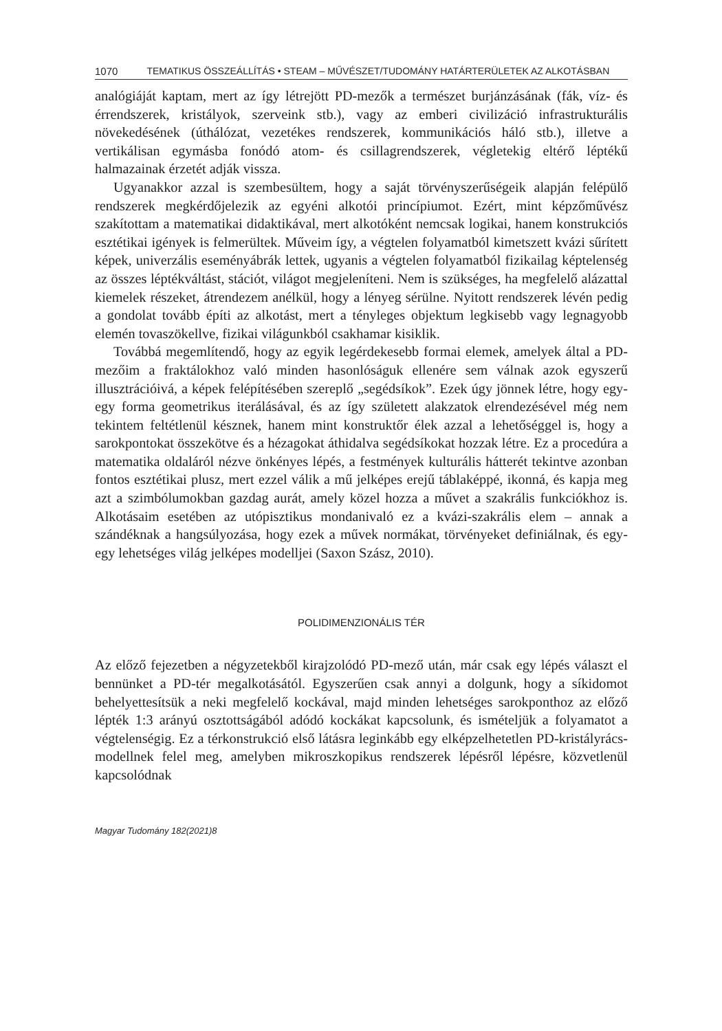1070 TEMATIKUS ÖSSZEÁLLÍTÁS • STEAM – MŰVÉSZET/TUDOMÁNY HATÁRTERÜLETEK AZ ALKOTÁSBAN
analógiáját kaptam, mert az így létrejött PD-mezők a természet burjánzásának (fák, víz- és érrendszerek, kristályok, szerveink stb.), vagy az emberi civilizáció infrastrukturális növekedésének (úthálózat, vezetékes rendszerek, kommunikációs háló stb.), illetve a vertikálisan egymásba fonódó atom- és csillagrendszerek, végletekig eltérő léptékű halmazainak érzetét adják vissza.
Ugyanakkor azzal is szembesültem, hogy a saját törvényszerűségeik alapján felépülő rendszerek megkérdőjelezik az egyéni alkotói princípiumot. Ezért, mint képzőművész szakítottam a matematikai didaktikával, mert alkotóként nemcsak logikai, hanem konstrukciós esztétikai igények is felmerültek. Műveim így, a végtelen folyamatból kimetszett kvázi sűrített képek, univerzális eseményábrák lettek, ugyanis a végtelen folyamatból fizikailag képtelenség az összes léptékváltást, stációt, világot megjeleníteni. Nem is szükséges, ha megfelelő alázattal kiemelek részeket, átrendezem anélkül, hogy a lényeg sérülne. Nyitott rendszerek lévén pedig a gondolat tovább építi az alkotást, mert a tényleges objektum legkisebb vagy legnagyobb elemén tovaszökellve, fizikai világunkból csakhamar kisiklik.
Továbbá megemlítendő, hogy az egyik legérdekesebb formai elemek, amelyek által a PD-mezőim a fraktálokhoz való minden hasonlóságuk ellenére sem válnak azok egyszerű illusztrációivá, a képek felépítésében szereplő „segédsíkok”. Ezek úgy jönnek létre, hogy egy-egy forma geometrikus iterálásával, és az így született alakzatok elrendezésével még nem tekintem feltétlenül késznek, hanem mint konstruktőr élek azzal a lehetőséggel is, hogy a sarokpontokat összekötve és a hézagokat áthidalva segédsíkokat hozzak létre. Ez a procedúra a matematika oldaláról nézve önkényes lépés, a festmények kulturális hátterét tekintve azonban fontos esztétikai plusz, mert ezzel válik a mű jelképes erejű táblaképpé, ikonná, és kapja meg azt a szimbólumokban gazdag aurát, amely közel hozza a művet a szakrális funkciókhoz is. Alkotásaim esetében az utópisztikus mondanivaló ez a kvázi-szakrális elem – annak a szándéknak a hangsúlyozása, hogy ezek a művek normákat, törvényeket definiálnak, és egy-egy lehetséges világ jelképes modelljei (Saxon Szász, 2010).
POLIDIMENZIONÁLIS TÉR
Az előző fejezetben a négyzetekből kirajzolódó PD-mező után, már csak egy lépés választ el bennünket a PD-tér megalkotásától. Egyszerűen csak annyi a dolgunk, hogy a síkidomot behelyettesítsük a neki megfelelő kockával, majd minden lehetséges sarokponthoz az előző lépték 1:3 arányú osztottságából adódó kockákat kapcsolunk, és ismételjük a folyamatot a végtelenségig. Ez a térkonstrukció első látásra leginkább egy elképzelhetetlen PD-kristályrács-modellnek felel meg, amelyben mikroszkopikus rendszerek lépésről lépésre, közvetlenül kapcsolódnak
Magyar Tudomány 182(2021)8